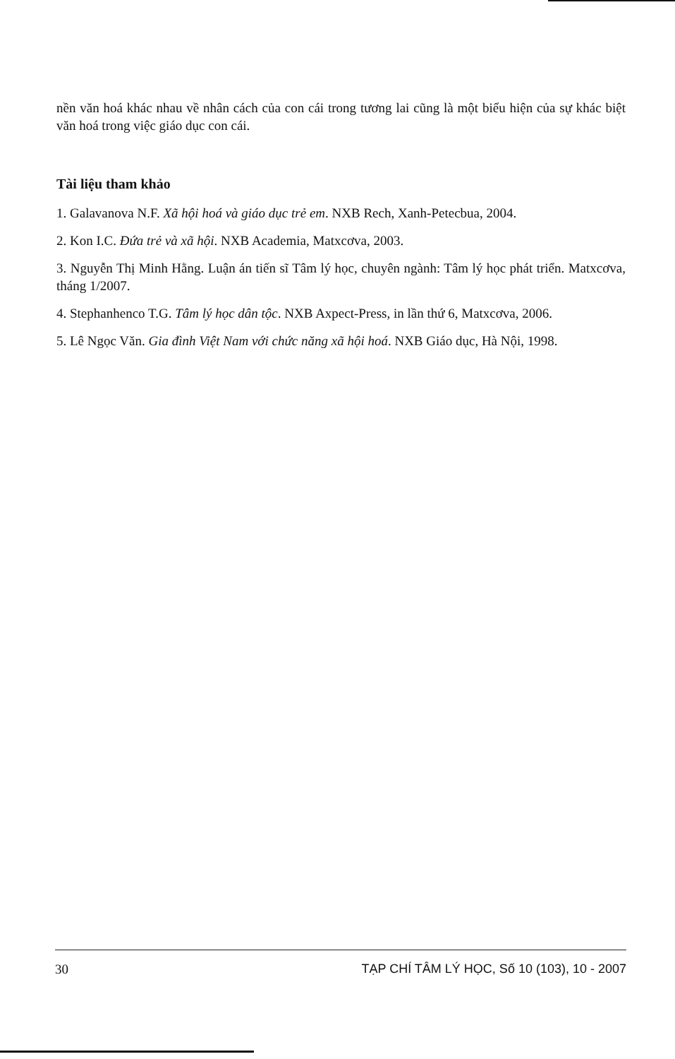nền văn hoá khác nhau về nhân cách của con cái trong tương lai cũng là một biểu hiện của sự khác biệt văn hoá trong việc giáo dục con cái.
Tài liệu tham khảo
1. Galavanova N.F. Xã hội hoá và giáo dục trẻ em. NXB Rech, Xanh-Petecbua, 2004.
2. Kon I.C. Đứa trẻ và xã hội. NXB Academia, Matxcơva, 2003.
3. Nguyễn Thị Minh Hằng. Luận án tiến sĩ Tâm lý học, chuyên ngành: Tâm lý học phát triển. Matxcơva, tháng 1/2007.
4. Stephanhenco T.G. Tâm lý học dân tộc. NXB Axpect-Press, in lần thứ 6, Matxcơva, 2006.
5. Lê Ngọc Văn. Gia đình Việt Nam với chức năng xã hội hoá. NXB Giáo dục, Hà Nội, 1998.
30 TẠP CHÍ TÂM LÝ HỌC, Số 10 (103), 10 - 2007